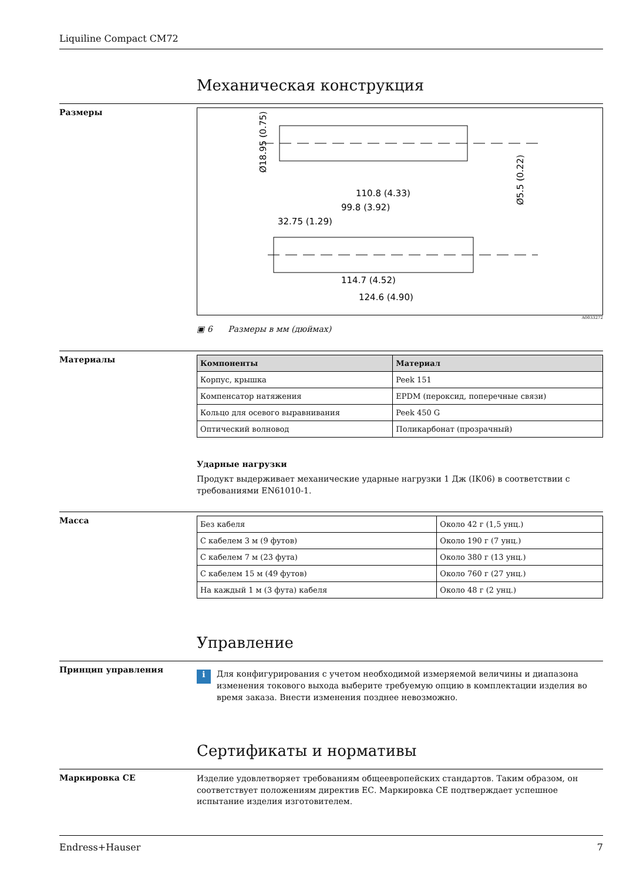Liquiline Compact CM72
Механическая конструкция
Размеры
110.8 (4.33)
99.8 (3.92)
32.75 (1.29)
114.7 (4.52)
124.6 (4.90)
Ø18.95 (0.75)
Ø5.5 (0.22)
A0033272
▣ 6 Размеры в мм (дюймах)
Материалы
| Компоненты | Материал |
| --- | --- |
| Корпус, крышка | Peek 151 |
| Компенсатор натяжения | EPDM (пероксид, поперечные связи) |
| Кольцо для осевого выравнивания | Peek 450 G |
| Оптический волновод | Поликарбонат (прозрачный) |
Ударные нагрузки
Продукт выдерживает механические ударные нагрузки 1 Дж (IK06) в соответствии с требованиями EN61010-1.
Масса
| Без кабеля | Около 42 г (1,5 унц.) |
| С кабелем 3 м (9 футов) | Около 190 г (7 унц.) |
| С кабелем 7 м (23 фута) | Около 380 г (13 унц.) |
| С кабелем 15 м (49 футов) | Около 760 г (27 унц.) |
| На каждый 1 м (3 фута) кабеля | Около 48 г (2 унц.) |
Управление
Принцип управления
i
Для конфигурирования с учетом необходимой измеряемой величины и диапазона изменения токового выхода выберите требуемую опцию в комплектации изделия во время заказа. Внести изменения позднее невозможно.
Сертификаты и нормативы
Маркировка CE
Изделие удовлетворяет требованиям общеевропейских стандартов. Таким образом, он соответствует положениям директив ЕС. Маркировка CE подтверждает успешное испытание изделия изготовителем.
Endress+Hauser 7